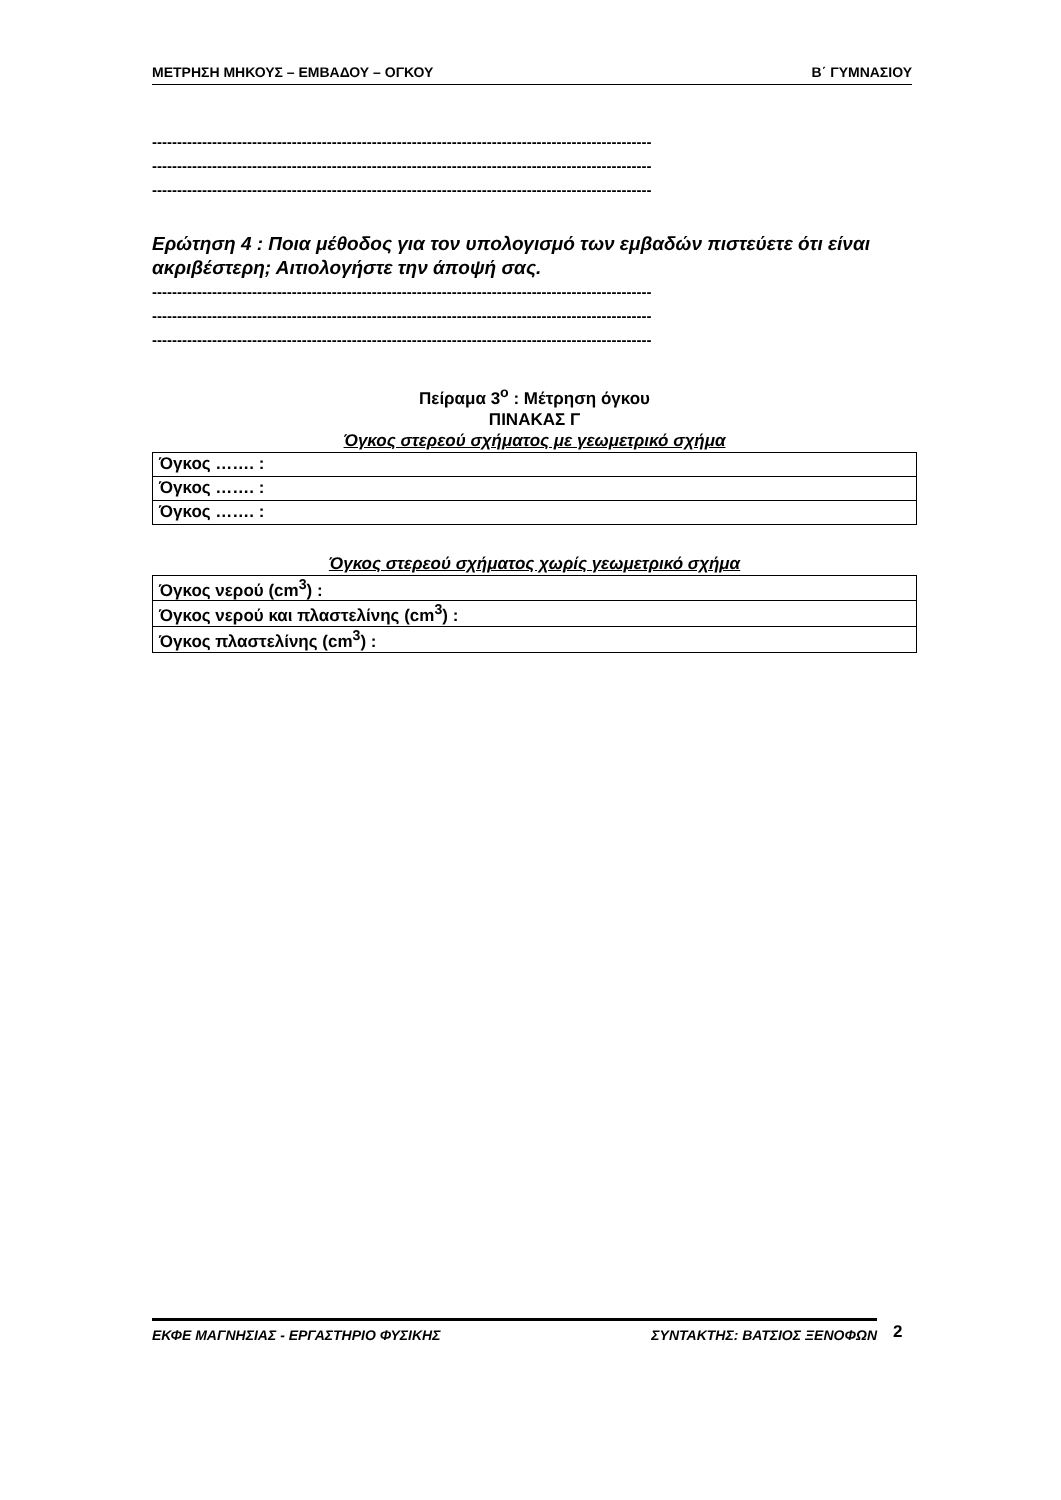ΜΕΤΡΗΣΗ ΜΗΚΟΥΣ – ΕΜΒΑΔΟΥ – ΟΓΚΟΥ Β΄ ΓΥΜΝΑΣΙΟΥ
----------------------------------------------------------------------------------------------------
----------------------------------------------------------------------------------------------------
----------------------------------------------------------------------------------------------------
Ερώτηση 4 : Ποια μέθοδος για τον υπολογισμό των εμβαδών πιστεύετε ότι είναι ακριβέστερη; Αιτιολογήστε την άποψή σας.
----------------------------------------------------------------------------------------------------
----------------------------------------------------------------------------------------------------
----------------------------------------------------------------------------------------------------
Πείραμα 3<sup>ο</sup> : Μέτρηση όγκου
ΠΙΝΑΚΑΣ Γ
Όγκος στερεού σχήματος με γεωμετρικό σχήμα
| Όγκος ……. : |
| Όγκος ……. : |
| Όγκος ……. : |
Όγκος στερεού σχήματος χωρίς γεωμετρικό σχήμα
| Όγκος νερού (cm<sup>3</sup>) : |
| Όγκος νερού και πλαστελίνης (cm<sup>3</sup>) : |
| Όγκος πλαστελίνης (cm<sup>3</sup>) : |
ΕΚΦΕ ΜΑΓΝΗΣΙΑΣ - ΕΡΓΑΣΤΗΡΙΟ ΦΥΣΙΚΗΣ ΣΥΝΤΑΚΤΗΣ: ΒΑΤΣΙΟΣ ΞΕΝΟΦΩΝ
2